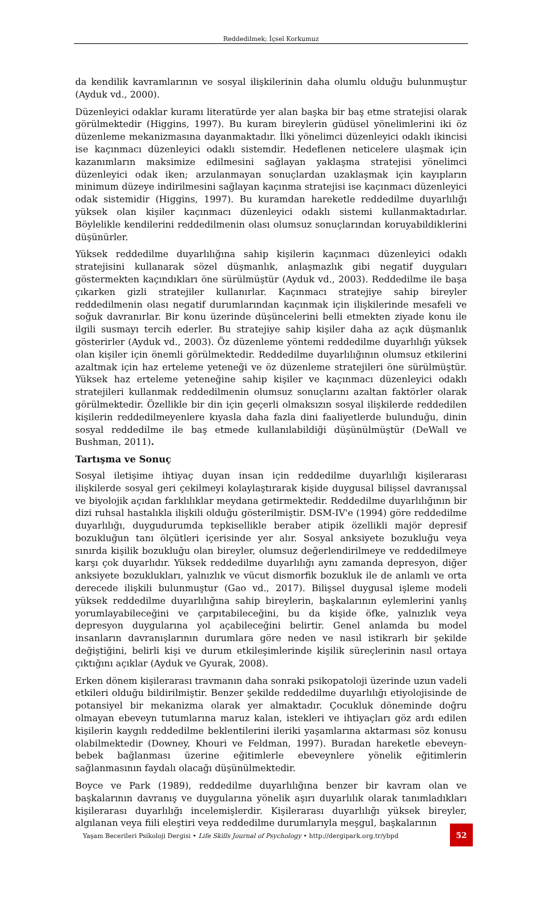Reddedilmek; İçsel Korkumuz
da kendilik kavramlarının ve sosyal ilişkilerinin daha olumlu olduğu bulunmuştur (Ayduk vd., 2000).
Düzenleyici odaklar kuramı literatürde yer alan başka bir baş etme stratejisi olarak görülmektedir (Higgins, 1997). Bu kuram bireylerin güdüsel yönelimlerini iki öz düzenleme mekanizmasına dayanmaktadır. İlki yönelimci düzenleyici odaklı ikincisi ise kaçınmacı düzenleyici odaklı sistemdir. Hedeflenen neticelere ulaşmak için kazanımların maksimize edilmesini sağlayan yaklaşma stratejisi yönelimci düzenleyici odak iken; arzulanmayan sonuçlardan uzaklaşmak için kayıpların minimum düzeye indirilmesini sağlayan kaçınma stratejisi ise kaçınmacı düzenleyici odak sistemidir (Higgins, 1997). Bu kuramdan hareketle reddedilme duyarlılığı yüksek olan kişiler kaçınmacı düzenleyici odaklı sistemi kullanmaktadırlar. Böylelikle kendilerini reddedilmenin olası olumsuz sonuçlarından koruyabildiklerini düşünürler.
Yüksek reddedilme duyarlılığına sahip kişilerin kaçınmacı düzenleyici odaklı stratejisini kullanarak sözel düşmanlık, anlaşmazlık gibi negatif duyguları göstermekten kaçındıkları öne sürülmüştür (Ayduk vd., 2003). Reddedilme ile başa çıkarken gizli stratejiler kullanırlar. Kaçınmacı stratejiye sahip bireyler reddedilmenin olası negatif durumlarından kaçınmak için ilişkilerinde mesafeli ve soğuk davranırlar. Bir konu üzerinde düşüncelerini belli etmekten ziyade konu ile ilgili susmayı tercih ederler. Bu stratejiye sahip kişiler daha az açık düşmanlık gösterirler (Ayduk vd., 2003). Öz düzenleme yöntemi reddedilme duyarlılığı yüksek olan kişiler için önemli görülmektedir. Reddedilme duyarlılığının olumsuz etkilerini azaltmak için haz erteleme yeteneği ve öz düzenleme stratejileri öne sürülmüştür. Yüksek haz erteleme yeteneğine sahip kişiler ve kaçınmacı düzenleyici odaklı stratejileri kullanmak reddedilmenin olumsuz sonuçlarını azaltan faktörler olarak görülmektedir. Özellikle bir din için geçerli olmaksızın sosyal ilişkilerde reddedilen kişilerin reddedilmeyenlere kıyasla daha fazla dini faaliyetlerde bulunduğu, dinin sosyal reddedilme ile baş etmede kullanılabildiği düşünülmüştür (DeWall ve Bushman, 2011).
Tartışma ve Sonuç
Sosyal iletişime ihtiyaç duyan insan için reddedilme duyarlılığı kişilerarası ilişkilerde sosyal geri çekilmeyi kolaylaştırarak kişide duygusal bilişsel davranışsal ve biyolojik açıdan farklılıklar meydana getirmektedir. Reddedilme duyarlılığının bir dizi ruhsal hastalıkla ilişkili olduğu gösterilmiştir. DSM-IV'e (1994) göre reddedilme duyarlılığı, duygudurumda tepkisellikle beraber atipik özellikli majör depresif bozukluğun tanı ölçütleri içerisinde yer alır. Sosyal anksiyete bozukluğu veya sınırda kişilik bozukluğu olan bireyler, olumsuz değerlendirilmeye ve reddedilmeye karşı çok duyarlıdır. Yüksek reddedilme duyarlılığı aynı zamanda depresyon, diğer anksiyete bozuklukları, yalnızlık ve vücut dismorfik bozukluk ile de anlamlı ve orta derecede ilişkili bulunmuştur (Gao vd., 2017). Bilişsel duygusal işleme modeli yüksek reddedilme duyarlılığına sahip bireylerin, başkalarının eylemlerini yanlış yorumlayabileceğini ve çarpıtabileceğini, bu da kişide öfke, yalnızlık veya depresyon duygularına yol açabileceğini belirtir. Genel anlamda bu model insanların davranışlarının durumlara göre neden ve nasıl istikrarlı bir şekilde değiştiğini, belirli kişi ve durum etkileşimlerinde kişilik süreçlerinin nasıl ortaya çıktığını açıklar (Ayduk ve Gyurak, 2008).
Erken dönem kişilerarası travmanın daha sonraki psikopatoloji üzerinde uzun vadeli etkileri olduğu bildirilmiştir. Benzer şekilde reddedilme duyarlılığı etiyolojisinde de potansiyel bir mekanizma olarak yer almaktadır. Çocukluk döneminde doğru olmayan ebeveyn tutumlarına maruz kalan, istekleri ve ihtiyaçları göz ardı edilen kişilerin kaygılı reddedilme beklentilerini ileriki yaşamlarına aktarması söz konusu olabilmektedir (Downey, Khouri ve Feldman, 1997). Buradan hareketle ebeveyn-bebek bağlanması üzerine eğitimlerle ebeveynlere yönelik eğitimlerin sağlanmasının faydalı olacağı düşünülmektedir.
Boyce ve Park (1989), reddedilme duyarlılığına benzer bir kavram olan ve başkalarının davranış ve duygularına yönelik aşırı duyarlılık olarak tanımladıkları kişilerarası duyarlılığı incelemişlerdir. Kişilerarası duyarlılığı yüksek bireyler, algılanan veya fiili eleştiri veya reddedilme durumlarıyla meşgul, başkalarının
Yaşam Becerileri Psikoloji Dergisi • Life Skills Journal of Psychology • http://dergipark.org.tr/ybpd
52